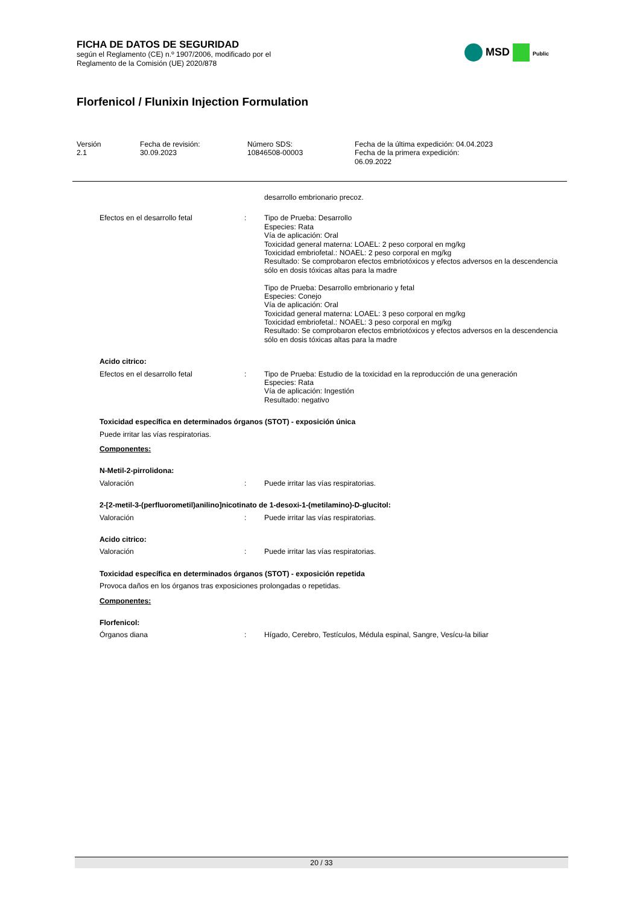FICHA DE DATOS DE SEGURIDAD
según el Reglamento (CE) n.º 1907/2006, modificado por el
Reglamento de la Comisión (UE) 2020/878
MSD Public
Florfenicol / Flunixin Injection Formulation
Versión
2.1
Fecha de revisión:
30.09.2023
Número SDS:
10846508-00003
Fecha de la última expedición: 04.04.2023
Fecha de la primera expedición:
06.09.2022
desarrollo embrionario precoz.
Efectos en el desarrollo fetal : Tipo de Prueba: Desarrollo
Especies: Rata
Vía de aplicación: Oral
Toxicidad general materna: LOAEL: 2 peso corporal en mg/kg
Toxicidad embriofetal.: NOAEL: 2 peso corporal en mg/kg
Resultado: Se comprobaron efectos embriotóxicos y efectos adversos en la descendencia sólo en dosis tóxicas altas para la madre
Tipo de Prueba: Desarrollo embrionario y fetal
Especies: Conejo
Vía de aplicación: Oral
Toxicidad general materna: LOAEL: 3 peso corporal en mg/kg
Toxicidad embriofetal.: NOAEL: 3 peso corporal en mg/kg
Resultado: Se comprobaron efectos embriotóxicos y efectos adversos en la descendencia sólo en dosis tóxicas altas para la madre
Acido citrico:
Efectos en el desarrollo fetal : Tipo de Prueba: Estudio de la toxicidad en la reproducción de una generación
Especies: Rata
Vía de aplicación: Ingestión
Resultado: negativo
Toxicidad específica en determinados órganos (STOT) - exposición única
Puede irritar las vías respiratorias.
Componentes:
N-Metil-2-pirrolidona:
Valoración : Puede irritar las vías respiratorias.
2-[2-metil-3-(perfluorometil)anilino]nicotinato de 1-desoxi-1-(metilamino)-D-glucitol:
Valoración : Puede irritar las vías respiratorias.
Acido citrico:
Valoración : Puede irritar las vías respiratorias.
Toxicidad específica en determinados órganos (STOT) - exposición repetida
Provoca daños en los órganos tras exposiciones prolongadas o repetidas.
Componentes:
Florfenicol:
Órganos diana : Hígado, Cerebro, Testículos, Médula espinal, Sangre, Vesícu-la biliar
20 / 33